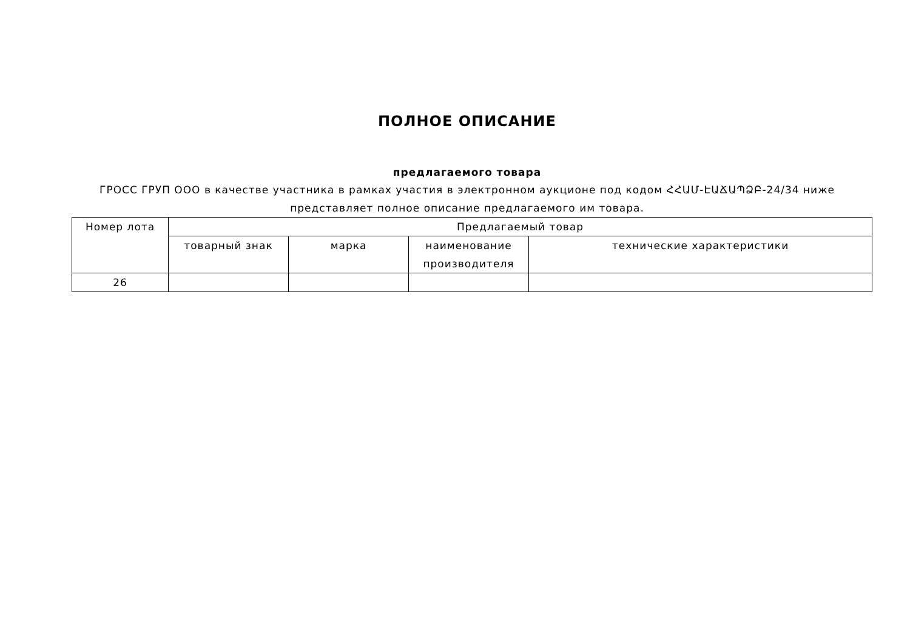ПОЛНОЕ ОПИСАНИЕ
предлагаемого товара
ГРОСС ГРУП ООО в качестве участника в рамках участия в электронном аукционе под кодом ՀՀԱՄ-ԷԱՃԱՊՁԲ-24/34 ниже представляет полное описание предлагаемого им товара.
| Номер лота | Предлагаемый товар | | | |
| --- | --- | --- | --- | --- |
| | товарный знак | марка | наименование производителя | технические характеристики |
| 26 | | | | |